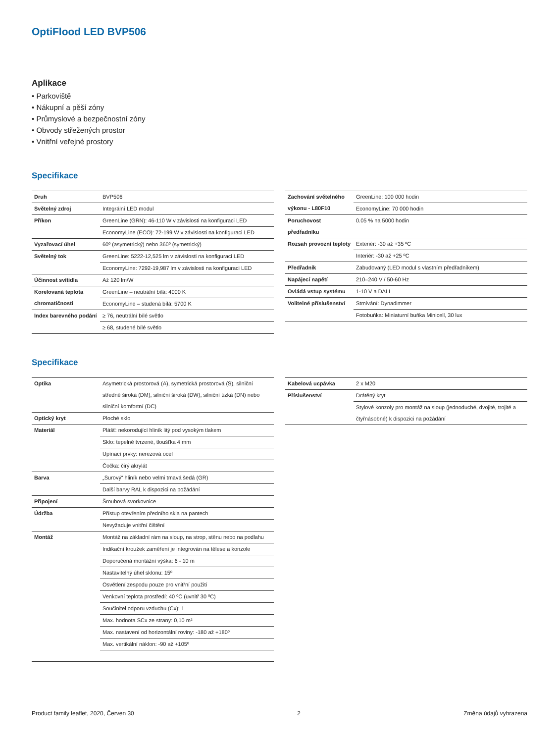OptiFlood LED BVP506
Aplikace
• Parkoviště
• Nákupní a pěší zóny
• Průmyslové a bezpečnostní zóny
• Obvody střežených prostor
• Vnitřní veřejné prostory
Specifikace
| Druh | BVP506 |
| Světelný zdroj | Integrální LED modul |
| Příkon | GreenLine (GRN): 46-110 W v závislosti na konfiguraci LED |
| | EconomyLine (ECO): 72-199 W v závislosti na konfiguraci LED |
| Vyzařovací úhel | 60º (asymetrický) nebo 360º (symetrický) |
| Světelný tok | GreenLine: 5222-12,525 lm v závislosti na konfiguraci LED |
| | EconomyLine: 7292-19,987 lm v závislosti na konfiguraci LED |
| Účinnost svítidla | Až 120 lm/W |
| Korelovaná teplota chromatičnosti | GreenLine – neutrální bílá: 4000 K |
| | EconomyLine – studená bílá: 5700 K |
| Index barevného podání | ≥ 76, neutrální bílé světlo |
| | ≥ 68, studené bílé světlo |
| Zachování světelného výkonu - L80F10 | GreenLine: 100 000 hodin |
| | EconomyLine: 70 000 hodin |
| Poruchovost předřadníku | 0.05 % na 5000 hodin |
| Rozsah provozní teploty | Exteriér: -30 až +35 ºC |
| | Interiér: -30 až +25 ºC |
| Předřadník | Zabudovaný (LED modul s vlastním předřadníkem) |
| Napájecí napětí | 210–240 V / 50-60 Hz |
| Ovládá vstup systému | 1-10 V a DALI |
| Volitelné příslušenství | Stmívání: Dynadimmer |
| | Fotobuňka: Miniaturní buňka Minicell, 30 lux |
Specifikace
| Optika | Asymetrická prostorová (A), symetrická prostorová (S), silniční středně široká (DM), silniční široká (DW), silniční úzká (DN) nebo silniční komfortní (DC) |
| Optický kryt | Ploché sklo |
| Materiál | Plášť: nekorodující hliník litý pod vysokým tlakem |
| | Sklo: tepelně tvrzené, tloušťka 4 mm |
| | Upínací prvky: nerezová ocel |
| | Čočka: čirý akrylát |
| Barva | „Surový“ hliník nebo velmi tmavá šedá (GR) |
| | Další barvy RAL k dispozici na požádání |
| Připojení | Šroubová svorkovnice |
| Údržba | Přístup otevřením předního skla na pantech |
| | Nevyžaduje vnitřní čištění |
| Montáž | Montáž na základní rám na sloup, na strop, stěnu nebo na podlahu |
| | Indikační kroužek zaměření je integrován na tělese a konzole |
| | Doporučená montážní výška: 6 - 10 m |
| | Nastavitelný úhel sklonu: 15º |
| | Osvětlení zespodu pouze pro vnitřní použití |
| | Venkovní teplota prostředí: 40 ºC (uvnitř 30 ºC) |
| | Součinitel odporu vzduchu (Cx): 1 |
| | Max. hodnota SCx ze strany: 0,10 m² |
| | Max. nastavení od horizontální roviny: -180 až +180º |
| | Max. vertikální náklon: -90 až +105º |
| Kabelová ucpávka | 2 x M20 |
| Příslušenství | Drátěný kryt |
| | Stylové konzoly pro montáž na sloup (jednoduché, dvojité, trojité a čtyřnásobné) k dispozici na požádání |
Product family leaflet, 2020, Červen 30 2 Změna údajů vyhrazena